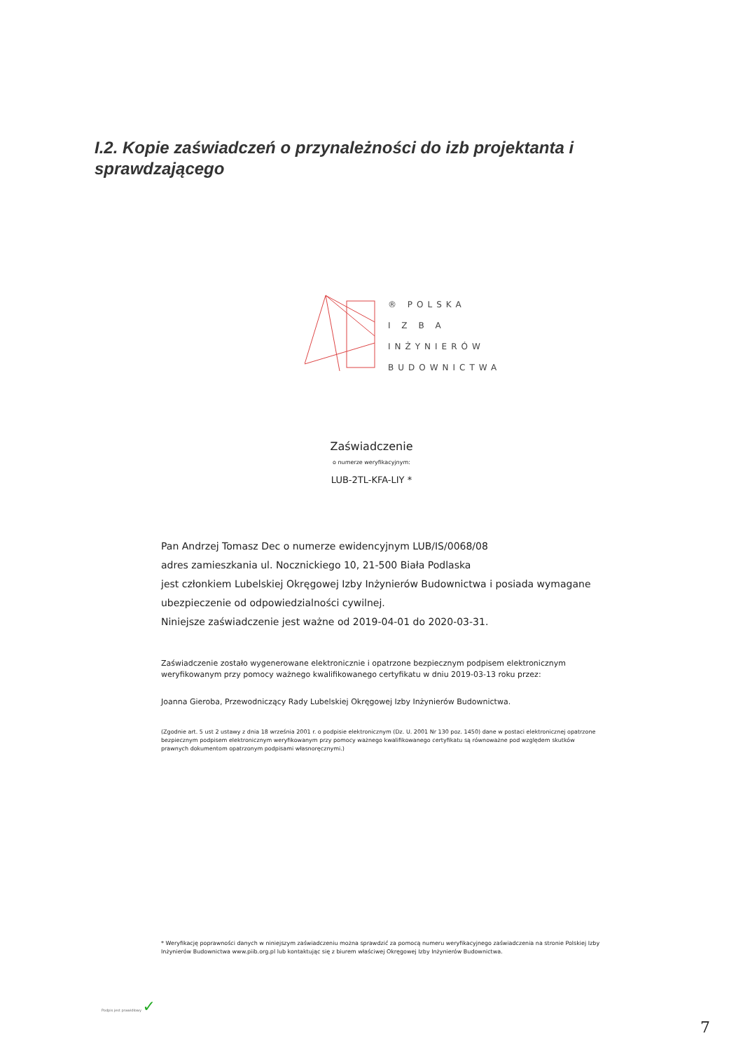I.2. Kopie zaświadczeń o przynależności do izb projektanta i sprawdzającego
® POLSKA
I Z B A
INŻYNIERÓW
BUDOWNICTWA
Zaświadczenie
o numerze weryfikacyjnym:
LUB-2TL-KFA-LIY *
Pan Andrzej Tomasz Dec o numerze ewidencyjnym LUB/IS/0068/08
adres zamieszkania ul. Nocznickiego 10, 21-500 Biała Podlaska
jest członkiem Lubelskiej Okręgowej Izby Inżynierów Budownictwa i posiada wymagane ubezpieczenie od odpowiedzialności cywilnej.
Niniejsze zaświadczenie jest ważne od 2019-04-01 do 2020-03-31.
Zaświadczenie zostało wygenerowane elektronicznie i opatrzone bezpiecznym podpisem elektronicznym weryfikowanym przy pomocy ważnego kwalifikowanego certyfikatu w dniu 2019-03-13 roku przez:
Joanna Gieroba, Przewodniczący Rady Lubelskiej Okręgowej Izby Inżynierów Budownictwa.
(Zgodnie art. 5 ust 2 ustawy z dnia 18 września 2001 r. o podpisie elektronicznym (Dz. U. 2001 Nr 130 poz. 1450) dane w postaci elektronicznej opatrzone bezpiecznym podpisem elektronicznym weryfikowanym przy pomocy ważnego kwalifikowanego certyfikatu są równoważne pod względem skutków prawnych dokumentom opatrzonym podpisami własnoręcznymi.)
* Weryfikację poprawności danych w niniejszym zaświadczeniu można sprawdzić za pomocą numeru weryfikacyjnego zaświadczenia na stronie Polskiej Izby Inżynierów Budownictwa www.piib.org.pl lub kontaktując się z biurem właściwej Okręgowej Izby Inżynierów Budownictwa.
Podpis jest prawidłowy ✓
7